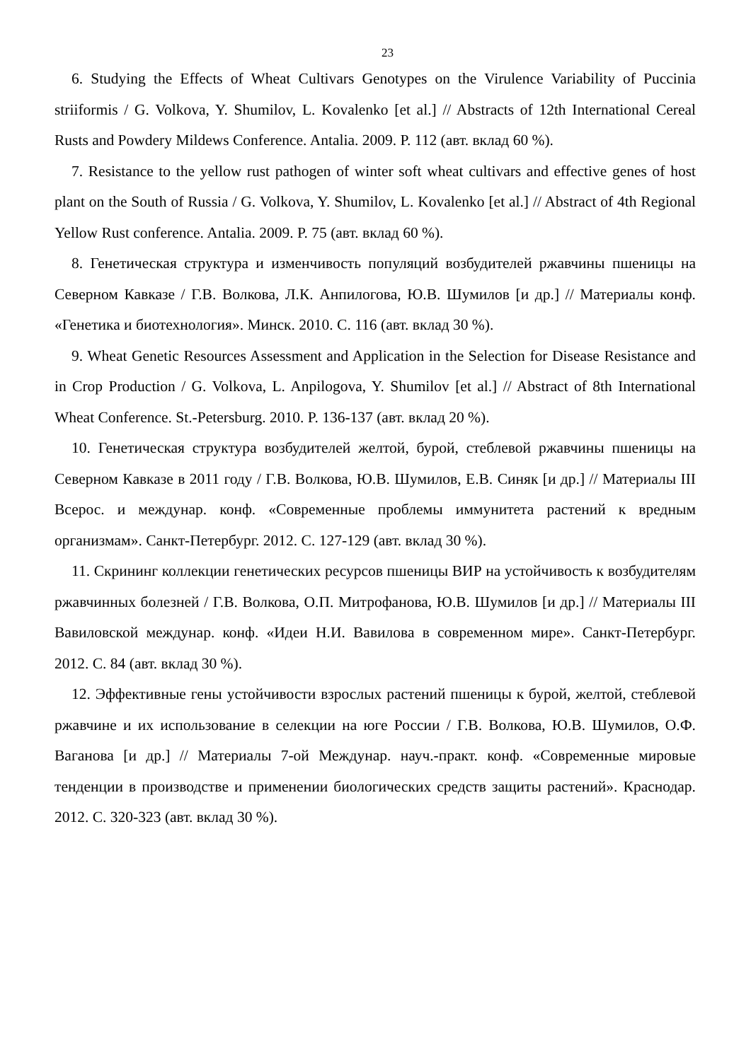23
6. Studying the Effects of Wheat Cultivars Genotypes on the Virulence Variability of Puccinia striiformis / G. Volkova, Y. Shumilov, L. Kovalenko [et al.] // Abstracts of 12th International Cereal Rusts and Powdery Mildews Conference. Antalia. 2009. P. 112 (авт. вклад 60 %).
7. Resistance to the yellow rust pathogen of winter soft wheat cultivars and effective genes of host plant on the South of Russia / G. Volkova, Y. Shumilov, L. Kovalenko [et al.] // Abstract of 4th Regional Yellow Rust conference. Antalia. 2009. P. 75 (авт. вклад 60 %).
8. Генетическая структура и изменчивость популяций возбудителей ржавчины пшеницы на Северном Кавказе / Г.В. Волкова, Л.К. Анпилогова, Ю.В. Шумилов [и др.] // Материалы конф. «Генетика и биотехнология». Минск. 2010. С. 116 (авт. вклад 30 %).
9. Wheat Genetic Resources Assessment and Application in the Selection for Disease Resistance and in Crop Production / G. Volkova, L. Anpilogova, Y. Shumilov [et al.] // Abstract of 8th International Wheat Conference. St.-Petersburg. 2010. P. 136-137 (авт. вклад 20 %).
10. Генетическая структура возбудителей желтой, бурой, стеблевой ржавчины пшеницы на Северном Кавказе в 2011 году / Г.В. Волкова, Ю.В. Шумилов, Е.В. Синяк [и др.] // Материалы III Всерос. и междунар. конф. «Современные проблемы иммунитета растений к вредным организмам». Санкт-Петербург. 2012. С. 127-129 (авт. вклад 30 %).
11. Скрининг коллекции генетических ресурсов пшеницы ВИР на устойчивость к возбудителям ржавчинных болезней / Г.В. Волкова, О.П. Митрофанова, Ю.В. Шумилов [и др.] // Материалы III Вавиловской междунар. конф. «Идеи Н.И. Вавилова в современном мире». Санкт-Петербург. 2012. С. 84 (авт. вклад 30 %).
12. Эффективные гены устойчивости взрослых растений пшеницы к бурой, желтой, стеблевой ржавчине и их использование в селекции на юге России / Г.В. Волкова, Ю.В. Шумилов, О.Ф. Ваганова [и др.] // Материалы 7-ой Междунар. науч.-практ. конф. «Современные мировые тенденции в производстве и применении биологических средств защиты растений». Краснодар. 2012. С. 320-323 (авт. вклад 30 %).